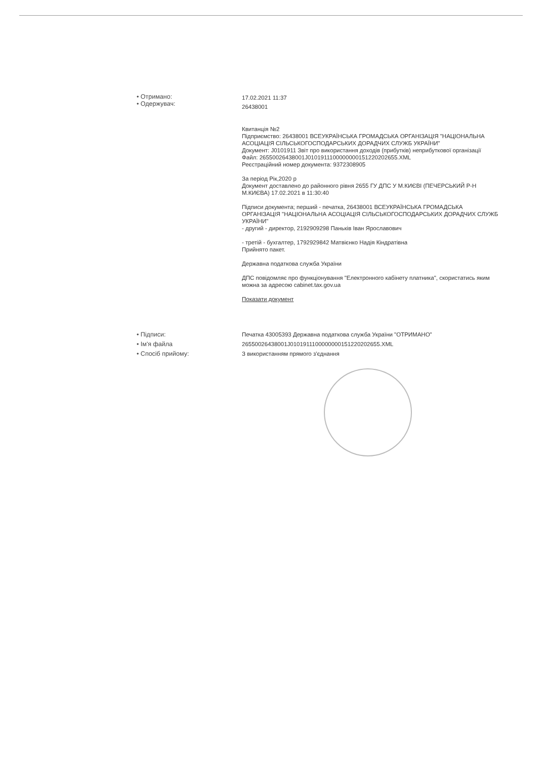• Отримано:
• Одержувач:
17.02.2021 11:37
26438001
Квитанція №2
Підприємство: 26438001 ВСЕУКРАЇНСЬКА ГРОМАДСЬКА ОРГАНІЗАЦІЯ "НАЦІОНАЛЬНА АСОЦІАЦІЯ СІЛЬСЬКОГОСПОДАРСЬКИХ ДОРАДЧИХ СЛУЖБ УКРАЇНИ"
Документ: J0101911 Звіт про використання доходів (прибутків) неприбуткової організації
Файл: 26550026438001J0101911100000000151220202655.XML
Реєстраційний номер документа: 9372308905
За період Рік,2020 р
Документ доставлено до районного рівня 2655 ГУ ДПС У М.КИЄВІ (ПЕЧЕРСЬКИЙ Р-Н М.КИЄВА) 17.02.2021 в 11:30:40
Підписи документа; перший - печатка, 26438001 ВСЕУКРАЇНСЬКА ГРОМАДСЬКА ОРГАНІЗАЦІЯ "НАЦІОНАЛЬНА АСОЦІАЦІЯ СІЛЬСЬКОГОСПОДАРСЬКИХ ДОРАДЧИХ СЛУЖБ УКРАЇНИ"
- другий - директор, 2192909298 Паньків Іван Ярославович
- третій - бухгалтер, 1792929842 Матвієнко Надія Кіндратівна
Прийнято пакет.
Державна податкова служба України
ДПС повідомляє про функціонування "Електронного кабінету платника", скористатись яким можна за адресою cabinet.tax.gov.ua
Показати документ
• Підписи:
• Ім'я файла
• Спосіб прийому:
Печатка 43005393 Державна податкова служба України "ОТРИМАНО"
26550026438001J0101911100000000151220202655.XML
З використанням прямого з'єднання